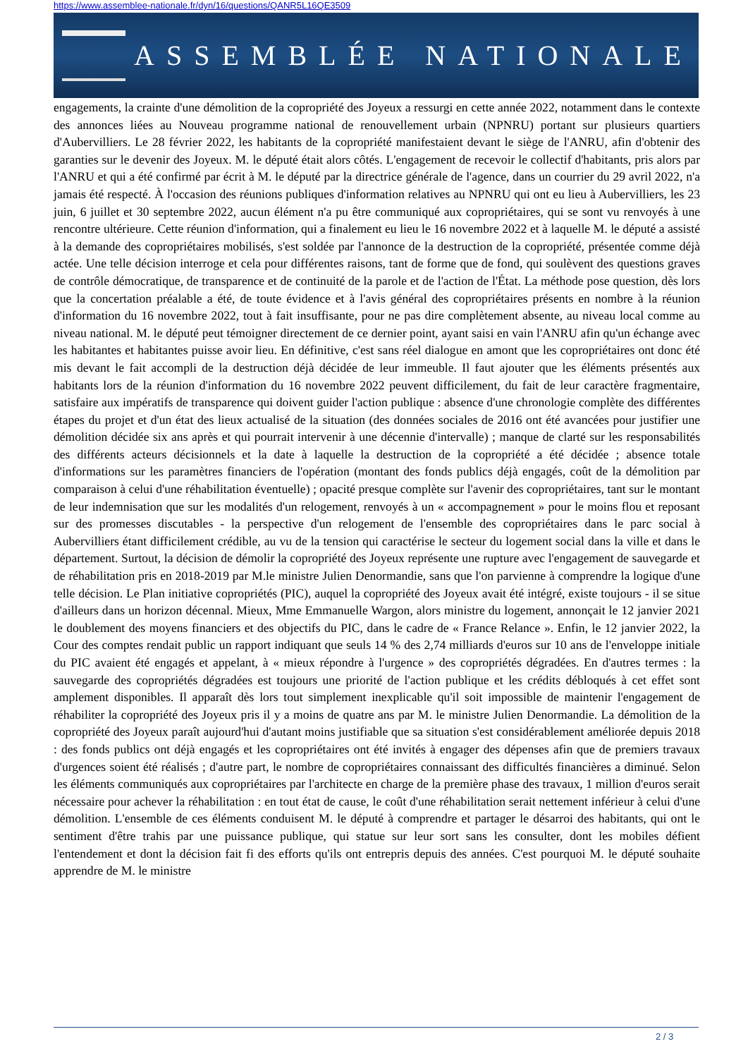https://www.assemblee-nationale.fr/dyn/16/questions/QANR5L16QE3509
ASSEMBLÉE NATIONALE
engagements, la crainte d'une démolition de la copropriété des Joyeux a ressurgi en cette année 2022, notamment dans le contexte des annonces liées au Nouveau programme national de renouvellement urbain (NPNRU) portant sur plusieurs quartiers d'Aubervilliers. Le 28 février 2022, les habitants de la copropriété manifestaient devant le siège de l'ANRU, afin d'obtenir des garanties sur le devenir des Joyeux. M. le député était alors côtés. L'engagement de recevoir le collectif d'habitants, pris alors par l'ANRU et qui a été confirmé par écrit à M. le député par la directrice générale de l'agence, dans un courrier du 29 avril 2022, n'a jamais été respecté. À l'occasion des réunions publiques d'information relatives au NPNRU qui ont eu lieu à Aubervilliers, les 23 juin, 6 juillet et 30 septembre 2022, aucun élément n'a pu être communiqué aux copropriétaires, qui se sont vu renvoyés à une rencontre ultérieure. Cette réunion d'information, qui a finalement eu lieu le 16 novembre 2022 et à laquelle M. le député a assisté à la demande des copropriétaires mobilisés, s'est soldée par l'annonce de la destruction de la copropriété, présentée comme déjà actée. Une telle décision interroge et cela pour différentes raisons, tant de forme que de fond, qui soulèvent des questions graves de contrôle démocratique, de transparence et de continuité de la parole et de l'action de l'État. La méthode pose question, dès lors que la concertation préalable a été, de toute évidence et à l'avis général des copropriétaires présents en nombre à la réunion d'information du 16 novembre 2022, tout à fait insuffisante, pour ne pas dire complètement absente, au niveau local comme au niveau national. M. le député peut témoigner directement de ce dernier point, ayant saisi en vain l'ANRU afin qu'un échange avec les habitantes et habitantes puisse avoir lieu. En définitive, c'est sans réel dialogue en amont que les copropriétaires ont donc été mis devant le fait accompli de la destruction déjà décidée de leur immeuble. Il faut ajouter que les éléments présentés aux habitants lors de la réunion d'information du 16 novembre 2022 peuvent difficilement, du fait de leur caractère fragmentaire, satisfaire aux impératifs de transparence qui doivent guider l'action publique : absence d'une chronologie complète des différentes étapes du projet et d'un état des lieux actualisé de la situation (des données sociales de 2016 ont été avancées pour justifier une démolition décidée six ans après et qui pourrait intervenir à une décennie d'intervalle) ; manque de clarté sur les responsabilités des différents acteurs décisionnels et la date à laquelle la destruction de la copropriété a été décidée ; absence totale d'informations sur les paramètres financiers de l'opération (montant des fonds publics déjà engagés, coût de la démolition par comparaison à celui d'une réhabilitation éventuelle) ; opacité presque complète sur l'avenir des copropriétaires, tant sur le montant de leur indemnisation que sur les modalités d'un relogement, renvoyés à un « accompagnement » pour le moins flou et reposant sur des promesses discutables - la perspective d'un relogement de l'ensemble des copropriétaires dans le parc social à Aubervilliers étant difficilement crédible, au vu de la tension qui caractérise le secteur du logement social dans la ville et dans le département. Surtout, la décision de démolir la copropriété des Joyeux représente une rupture avec l'engagement de sauvegarde et de réhabilitation pris en 2018-2019 par M.le ministre Julien Denormandie, sans que l'on parvienne à comprendre la logique d'une telle décision. Le Plan initiative copropriétés (PIC), auquel la copropriété des Joyeux avait été intégré, existe toujours - il se situe d'ailleurs dans un horizon décennal. Mieux, Mme Emmanuelle Wargon, alors ministre du logement, annonçait le 12 janvier 2021 le doublement des moyens financiers et des objectifs du PIC, dans le cadre de « France Relance ». Enfin, le 12 janvier 2022, la Cour des comptes rendait public un rapport indiquant que seuls 14 % des 2,74 milliards d'euros sur 10 ans de l'enveloppe initiale du PIC avaient été engagés et appelant, à « mieux répondre à l'urgence » des copropriétés dégradées. En d'autres termes : la sauvegarde des copropriétés dégradées est toujours une priorité de l'action publique et les crédits débloqués à cet effet sont amplement disponibles. Il apparaît dès lors tout simplement inexplicable qu'il soit impossible de maintenir l'engagement de réhabiliter la copropriété des Joyeux pris il y a moins de quatre ans par M. le ministre Julien Denormandie. La démolition de la copropriété des Joyeux paraît aujourd'hui d'autant moins justifiable que sa situation s'est considérablement améliorée depuis 2018 : des fonds publics ont déjà engagés et les copropriétaires ont été invités à engager des dépenses afin que de premiers travaux d'urgences soient été réalisés ; d'autre part, le nombre de copropriétaires connaissant des difficultés financières a diminué. Selon les éléments communiqués aux copropriétaires par l'architecte en charge de la première phase des travaux, 1 million d'euros serait nécessaire pour achever la réhabilitation : en tout état de cause, le coût d'une réhabilitation serait nettement inférieur à celui d'une démolition. L'ensemble de ces éléments conduisent M. le député à comprendre et partager le désarroi des habitants, qui ont le sentiment d'être trahis par une puissance publique, qui statue sur leur sort sans les consulter, dont les mobiles défient l'entendement et dont la décision fait fi des efforts qu'ils ont entrepris depuis des années. C'est pourquoi M. le député souhaite apprendre de M. le ministre
2 / 3